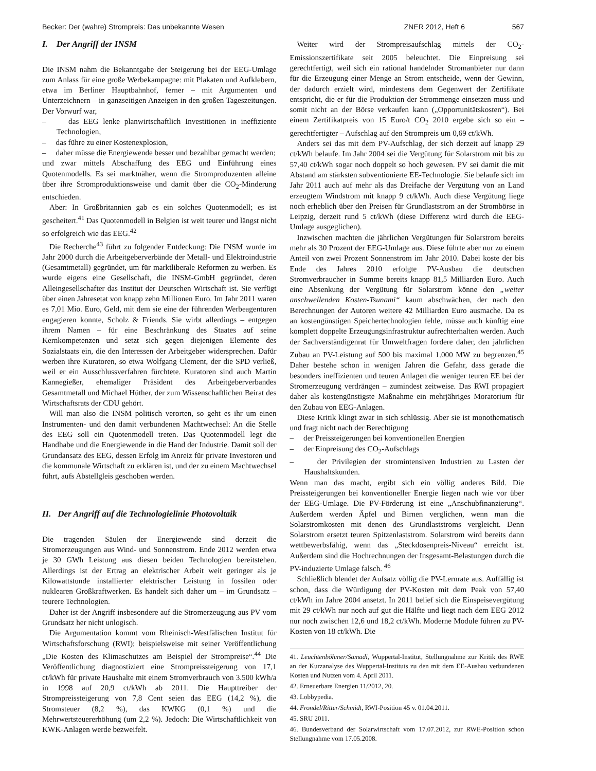Becker: Der (wahre) Strompreis: Das unbekannte Wesen ZNER 2012, Heft 6 567
I. Der Angriff der INSM
Die INSM nahm die Bekanntgabe der Steigerung bei der EEG-Umlage zum Anlass für eine große Werbekampagne: mit Plakaten und Aufklebern, etwa im Berliner Hauptbahnhof, ferner – mit Argumenten und Unterzeichnern – in ganzseitigen Anzeigen in den großen Tageszeitungen. Der Vorwurf war,
– das EEG lenke planwirtschaftlich Investitionen in ineffiziente Technologien,
– das führe zu einer Kostenexplosion,
– daher müsse die Energiewende besser und bezahlbar gemacht werden;
und zwar mittels Abschaffung des EEG und Einführung eines Quotenmodells. Es sei marktnäher, wenn die Stromproduzenten alleine über ihre Stromproduktionsweise und damit über die CO<sub>2</sub>-Minderung entschieden.
Aber: In Großbritannien gab es ein solches Quotenmodell; es ist gescheitert.<sup>41</sup> Das Quotenmodell in Belgien ist weit teurer und längst nicht so erfolgreich wie das EEG.<sup>42</sup>
Die Recherche<sup>43</sup> führt zu folgender Entdeckung: Die INSM wurde im Jahr 2000 durch die Arbeitgeberverbände der Metall- und Elektroindustrie (Gesamtmetall) gegründet, um für marktliberale Reformen zu werben. Es wurde eigens eine Gesellschaft, die INSM-GmbH gegründet, deren Alleingesellschafter das Institut der Deutschen Wirtschaft ist. Sie verfügt über einen Jahresetat von knapp zehn Millionen Euro. Im Jahr 2011 waren es 7,01 Mio. Euro, Geld, mit dem sie eine der führenden Werbeagenturen engagieren konnte, Scholz & Friends. Sie wirbt allerdings – entgegen ihrem Namen – für eine Beschränkung des Staates auf seine Kernkompetenzen und setzt sich gegen diejenigen Elemente des Sozialstaats ein, die den Interessen der Arbeitgeber widersprechen. Dafür werben ihre Kuratoren, so etwa Wolfgang Clement, der die SPD verließ, weil er ein Ausschlussverfahren fürchtete. Kuratoren sind auch Martin Kannegießer, ehemaliger Präsident des Arbeitgeberverbandes Gesamtmetall und Michael Hüther, der zum Wissenschaftlichen Beirat des Wirtschaftsrats der CDU gehört.
Will man also die INSM politisch verorten, so geht es ihr um einen Instrumenten- und den damit verbundenen Machtwechsel: An die Stelle des EEG soll ein Quotenmodell treten. Das Quotenmodell legt die Handhabe und die Energiewende in die Hand der Industrie. Damit soll der Grundansatz des EEG, dessen Erfolg im Anreiz für private Investoren und die kommunale Wirtschaft zu erklären ist, und der zu einem Machtwechsel führt, aufs Abstellgleis geschoben werden.
II. Der Angriff auf die Technologielinie Photovoltaik
Die tragenden Säulen der Energiewende sind derzeit die Stromerzeugungen aus Wind- und Sonnenstrom. Ende 2012 werden etwa je 30 GWh Leistung aus diesen beiden Technologien bereitstehen. Allerdings ist der Ertrag an elektrischer Arbeit weit geringer als je Kilowattstunde installierter elektrischer Leistung in fossilen oder nuklearen Großkraftwerken. Es handelt sich daher um – im Grundsatz – teurere Technologien.
Daher ist der Angriff insbesondere auf die Stromerzeugung aus PV vom Grundsatz her nicht unlogisch.
Die Argumentation kommt vom Rheinisch-Westfälischen Institut für Wirtschaftsforschung (RWI); beispielsweise mit seiner Veröffentlichung „Die Kosten des Klimaschutzes am Beispiel der Strompreise“.<sup>44</sup> Die Veröffentlichung diagnostiziert eine Strompreissteigerung von 17,1 ct/kWh für private Haushalte mit einem Stromverbrauch von 3.500 kWh/a in 1998 auf 20,9 ct/kWh ab 2011. Die Haupttreiber der Strompreissteigerung von 7,8 Cent seien das EEG (14,2 %), die Stromsteuer (8,2 %), das KWKG (0,1 %) und die Mehrwertsteuererhöhung (um 2,2 %). Jedoch: Die Wirtschaftlichkeit von KWK-Anlagen werde bezweifelt.
Weiter wird der Strompreisaufschlag mittels der CO<sub>2</sub>-Emissionszertifikate seit 2005 beleuchtet. Die Einpreisung sei gerechtfertigt, weil sich ein rational handelnder Stromanbieter nur dann für die Erzeugung einer Menge an Strom entscheide, wenn der Gewinn, der dadurch erzielt wird, mindestens dem Gegenwert der Zertifikate entspricht, die er für die Produktion der Strommenge einsetzen muss und somit nicht an der Börse verkaufen kann („Opportunitätskosten“). Bei einem Zertifikatpreis von 15 Euro/t CO<sub>2</sub> 2010 ergebe sich so ein – gerechtfertigter – Aufschlag auf den Strompreis um 0,69 ct/kWh.
Anders sei das mit dem PV-Aufschlag, der sich derzeit auf knapp 29 ct/kWh belaufe. Im Jahr 2004 sei die Vergütung für Solarstrom mit bis zu 57,40 ct/kWh sogar noch doppelt so hoch gewesen. PV sei damit die mit Abstand am stärksten subventionierte EE-Technologie. Sie belaufe sich im Jahr 2011 auch auf mehr als das Dreifache der Vergütung von an Land erzeugtem Windstrom mit knapp 9 ct/kWh. Auch diese Vergütung liege noch erheblich über den Preisen für Grundlaststrom an der Strombörse in Leipzig, derzeit rund 5 ct/kWh (diese Differenz wird durch die EEG-Umlage ausgeglichen).
Inzwischen machten die jährlichen Vergütungen für Solarstrom bereits mehr als 30 Prozent der EEG-Umlage aus. Diese führte aber nur zu einem Anteil von zwei Prozent Sonnenstrom im Jahr 2010. Dabei koste der bis Ende des Jahres 2010 erfolgte PV-Ausbau die deutschen Stromverbraucher in Summe bereits knapp 81,5 Milliarden Euro. Auch eine Absenkung der Vergütung für Solarstrom könne den „weiter anschwellenden Kosten-Tsunami“ kaum abschwächen, der nach den Berechnungen der Autoren weitere 42 Milliarden Euro ausmache. Da es an kostengünstigen Speichertechnologien fehle, müsse auch künftig eine komplett doppelte Erzeugungsinfrastruktur aufrechterhalten werden. Auch der Sachverständigenrat für Umweltfragen fordere daher, den jährlichen Zubau an PV-Leistung auf 500 bis maximal 1.000 MW zu begrenzen.<sup>45</sup> Daher bestehe schon in wenigen Jahren die Gefahr, dass gerade die besonders ineffizienten und teuren Anlagen die weniger teuren EE bei der Stromerzeugung verdrängen – zumindest zeitweise. Das RWI propagiert daher als kostengünstigste Maßnahme ein mehrjähriges Moratorium für den Zubau von EEG-Anlagen.
Diese Kritik klingt zwar in sich schlüssig. Aber sie ist monothematisch und fragt nicht nach der Berechtigung
– der Preissteigerungen bei konventionellen Energien
– der Einpreisung des CO<sub>2</sub>-Aufschlags
– der Privilegien der stromintensiven Industrien zu Lasten der Haushaltskunden.
Wenn man das macht, ergibt sich ein völlig anderes Bild. Die Preissteigerungen bei konventioneller Energie liegen nach wie vor über der EEG-Umlage. Die PV-Förderung ist eine „Anschubfinanzierung“. Außerdem werden Äpfel und Birnen verglichen, wenn man die Solarstromkosten mit denen des Grundlaststroms vergleicht. Denn Solarstrom ersetzt teuren Spitzenlaststrom. Solarstrom wird bereits dann wettbewerbsfähig, wenn das „Steckdosenpreis-Niveau“ erreicht ist. Außerdem sind die Hochrechnungen der Insgesamt-Belastungen durch die PV-induzierte Umlage falsch. <sup>46</sup>
Schließlich blendet der Aufsatz völlig die PV-Lernrate aus. Auffällig ist schon, dass die Würdigung der PV-Kosten mit dem Peak von 57,40 ct/kWh im Jahre 2004 ansetzt. In 2011 belief sich die Einspeisevergütung mit 29 ct/kWh nur noch auf gut die Hälfte und liegt nach dem EEG 2012 nur noch zwischen 12,6 und 18,2 ct/kWh. Moderne Module führen zu PV-Kosten von 18 ct/kWh. Die
41. Leuchtenböhmer/Samadi, Wuppertal-Institut, Stellungnahme zur Kritik des RWE an der Kurzanalyse des Wuppertal-Instituts zu den mit dem EE-Ausbau verbundenen Kosten und Nutzen vom 4. April 2011.
42. Erneuerbare Energien 11/2012, 20.
43. Lobbypedia.
44. Frondel/Ritter/Schmidt, RWI-Position 45 v. 01.04.2011.
45. SRU 2011.
46. Bundesverband der Solarwirtschaft vom 17.07.2012, zur RWE-Position schon Stellungnahme vom 17.05.2008.